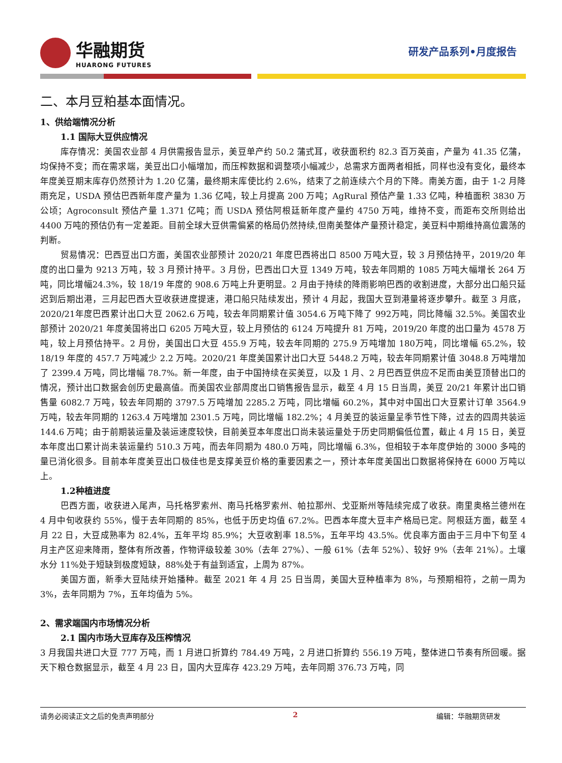华融期货
HUARONG FUTURES
研发产品系列•月度报告
二、本月豆粕基本面情况。
1、供给端情况分析
1.1 国际大豆供应情况
库存情况：美国农业部 4 月供需报告显示，美豆单产约 50.2 蒲式耳，收获面积约 82.3 百万英亩，产量为 41.35 亿蒲，均保持不变；而在需求端，美豆出口小幅增加，而压榨数据和调整项小幅减少，总需求方面两者相抵，同样也没有变化，最终本年度美豆期末库存仍然预计为 1.20 亿蒲，最终期末库使比约 2.6%，结束了之前连续六个月的下降。南美方面，由于 1-2 月降雨充足，USDA 预估巴西新年度产量为 1.36 亿吨，较上月提高 200 万吨；AgRural 预估产量 1.33 亿吨，种植面积 3830 万公顷；Agroconsult 预估产量 1.371 亿吨；而 USDA 预估阿根廷新年度产量约 4750 万吨，维持不变，而距布交所则给出 4400 万吨的预估仍有一定差距。目前全球大豆供需偏紧的格局仍然持续,但南美整体产量预计稳定，美豆料中期维持高位震荡的判断。
贸易情况：巴西豆出口方面，美国农业部预计 2020/21 年度巴西将出口 8500 万吨大豆，较 3 月预估持平，2019/20 年度的出口量为 9213 万吨，较 3 月预计持平。3 月份，巴西出口大豆 1349 万吨，较去年同期的 1085 万吨大幅增长 264 万吨，同比增幅24.3%，较 18/19 年度的 908.6 万吨上升更明显。2 月由于持续的降雨影响巴西的收割进度，大部分出口船只延迟到后期出港，三月起巴西大豆收获进度提速，港口船只陆续发出，预计 4 月起，我国大豆到港量将逐步攀升。截至 3 月底，2020/21年度巴西累计出口大豆 2062.6 万吨，较去年同期累计值 3054.6 万吨下降了 992万吨，同比降幅 32.5%。美国农业部预计 2020/21 年度美国将出口 6205 万吨大豆，较上月预估的 6124 万吨提升 81 万吨，2019/20 年度的出口量为 4578 万吨，较上月预估持平。2 月份，美国出口大豆 455.9 万吨，较去年同期的 275.9 万吨增加 180万吨，同比增幅 65.2%，较 18/19 年度的 457.7 万吨减少 2.2 万吨。2020/21 年度美国累计出口大豆 5448.2 万吨，较去年同期累计值 3048.8 万吨增加了 2399.4 万吨，同比增幅 78.7%。新一年度，由于中国持续在买美豆，以及 1 月、2 月巴西豆供应不足而由美豆顶替出口的情况，预计出口数据会创历史最高值。而美国农业部周度出口销售报告显示，截至 4 月 15 日当周，美豆 20/21 年累计出口销售量 6082.7 万吨，较去年同期的 3797.5 万吨增加 2285.2 万吨，同比增幅 60.2%，其中对中国出口大豆累计订单 3564.9 万吨，较去年同期的 1263.4 万吨增加 2301.5 万吨，同比增幅 182.2%；4 月美豆的装运量呈季节性下降，过去的四周共装运 144.6 万吨；由于前期装运量及装运速度较快，目前美豆本年度出口尚未装运量处于历史同期偏低位置，截止 4 月 15 日，美豆本年度出口累计尚未装运量约 510.3 万吨，而去年同期为 480.0 万吨，同比增幅 6.3%，但相较于本年度伊始的 3000 多吨的量已消化很多。目前本年度美豆出口极佳也是支撑美豆价格的重要因素之一，预计本年度美国出口数据将保持在 6000 万吨以上。
1.2种植进度
巴西方面，收获进入尾声，马托格罗索州、南马托格罗索州、帕拉那州、戈亚斯州等陆续完成了收获。南里奥格兰德州在 4 月中旬收获约 55%，慢于去年同期的 85%，也低于历史均值 67.2%。巴西本年度大豆丰产格局已定。阿根廷方面，截至 4 月 22 日，大豆成熟率为 82.4%，五年平均 85.9%；大豆收割率 18.5%，五年平均 43.5%。优良率方面由于三月中下旬至 4 月主产区迎来降雨，整体有所改善，作物评级较差 30%（去年 27%）、一般 61%（去年 52%）、较好 9%（去年 21%）。土壤水分 11%处于短缺到极度短缺，88%处于有益到适宜，上周为 87%。
美国方面，新季大豆陆续开始播种。截至 2021 年 4 月 25 日当周，美国大豆种植率为 8%，与预期相符，之前一周为 3%，去年同期为 7%，五年均值为 5%。
2、需求端国内市场情况分析
2.1 国内市场大豆库存及压榨情况
3 月我国共进口大豆 777 万吨，而 1 月进口折算约 784.49 万吨，2 月进口折算约 556.19 万吨，整体进口节奏有所回暖。据天下粮仓数据显示，截至 4 月 23 日，国内大豆库存 423.29 万吨，去年同期 376.73 万吨，同
请务必阅读正文之后的免责声明部分 2 编辑：华融期货研发